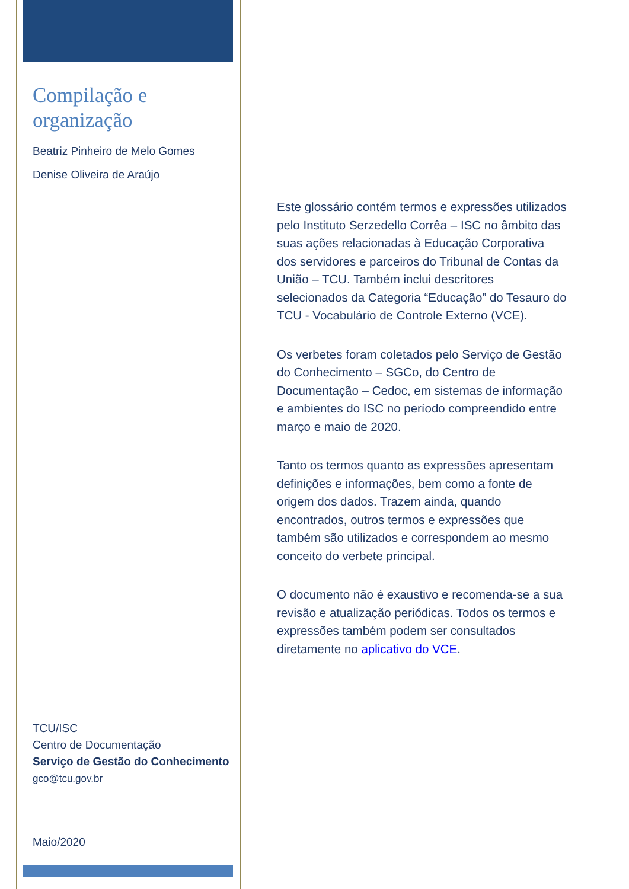Compilação e organização
Beatriz Pinheiro de Melo Gomes
Denise Oliveira de Araújo
Este glossário contém termos e expressões utilizados pelo Instituto Serzedello Corrêa – ISC no âmbito das suas ações relacionadas à Educação Corporativa dos servidores e parceiros do Tribunal de Contas da União – TCU. Também inclui descritores selecionados da Categoria “Educação” do Tesauro do TCU - Vocabulário de Controle Externo (VCE).
Os verbetes foram coletados pelo Serviço de Gestão do Conhecimento – SGCo, do Centro de Documentação – Cedoc, em sistemas de informação e ambientes do ISC no período compreendido entre março e maio de 2020.
Tanto os termos quanto as expressões apresentam definições e informações, bem como a fonte de origem dos dados. Trazem ainda, quando encontrados, outros termos e expressões que também são utilizados e correspondem ao mesmo conceito do verbete principal.
O documento não é exaustivo e recomenda-se a sua revisão e atualização periódicas. Todos os termos e expressões também podem ser consultados diretamente no aplicativo do VCE.
TCU/ISC
Centro de Documentação
Serviço de Gestão do Conhecimento
gco@tcu.gov.br
Maio/2020